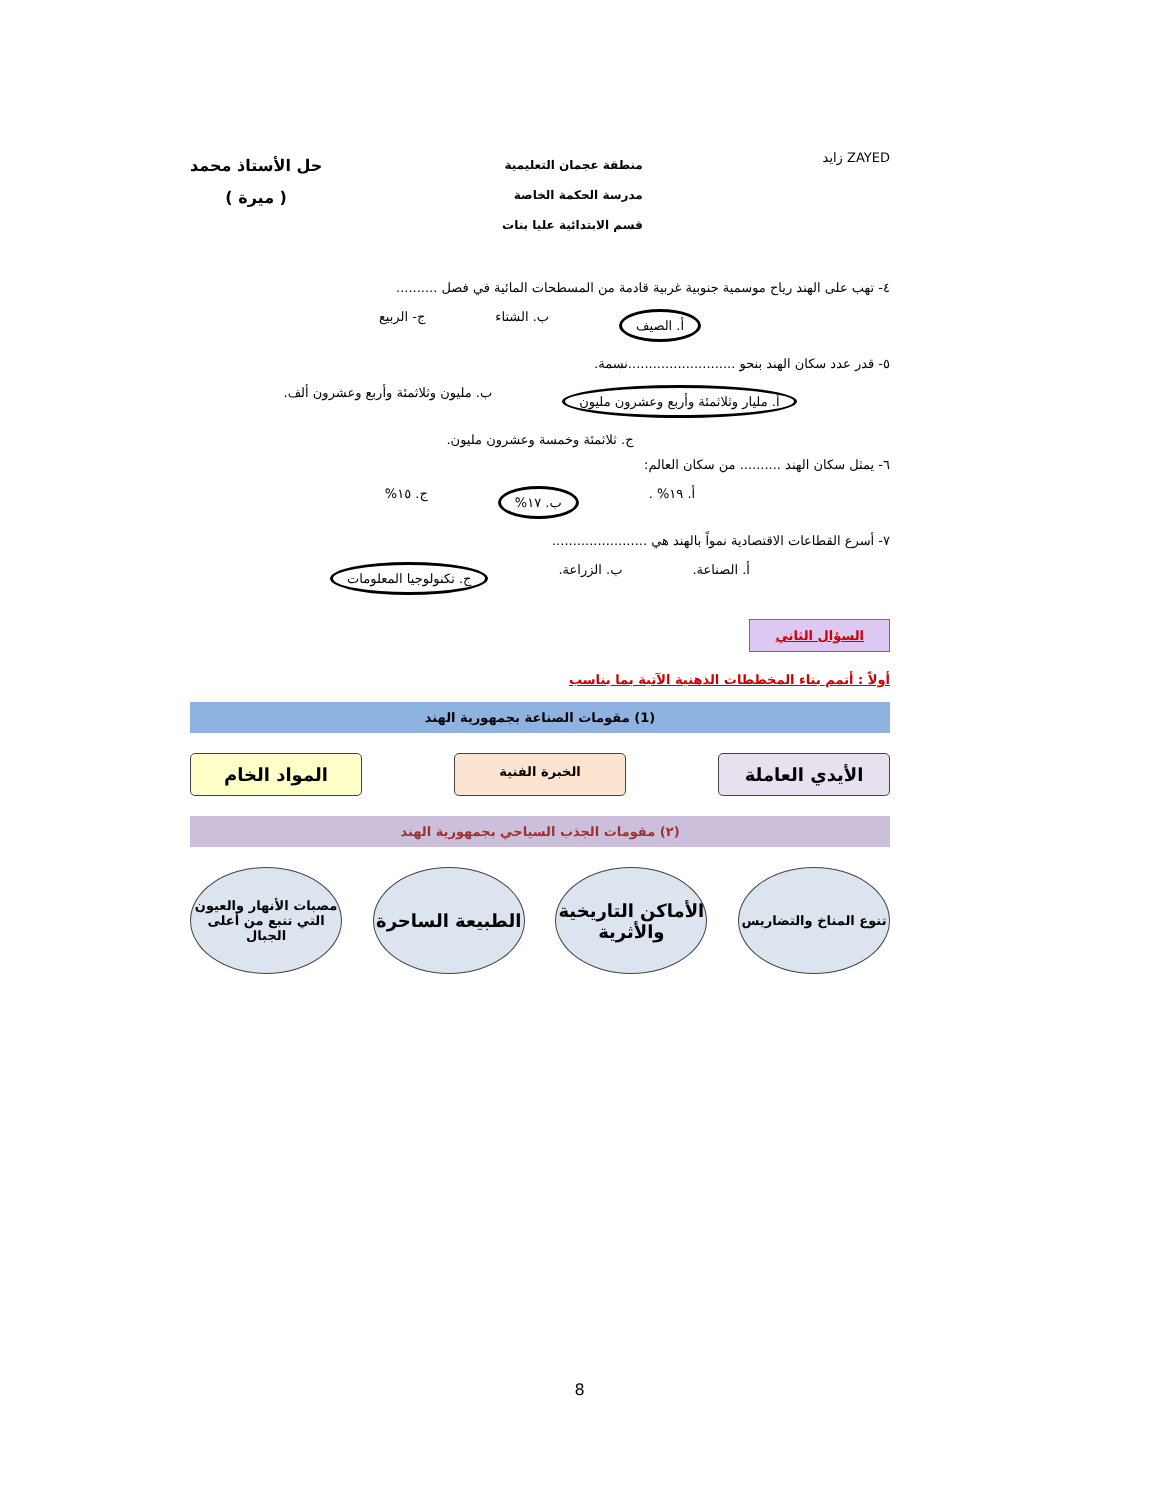ZAYED زايد
منطقة عجمان التعليمية
مدرسة الحكمة الخاصة
قسم الابتدائية عليا بنات
حل الأستاذ محمد
( ميرة )
٤- تهب على الهند رياح موسمية جنوبية غربية قادمة من المسطحات المائية في فصل ..........
أ. الصيف ب. الشتاء ج- الربيع
٥- قدر عدد سكان الهند بنحو ..........................نسمة.
أ. مليار وثلاثمئة وأربع وعشرون مليون ب. مليون وثلاثمئة وأربع وعشرون ألف.
ج. ثلاثمئة وخمسة وعشرون مليون.
٦- يمثل سكان الهند .......... من سكان العالم:
أ. ١٩% . ب. ١٧% ج. ١٥%
٧- أسرع القطاعات الاقتصادية نمواً بالهند هي .......................
أ. الصناعة. ب. الزراعة. ج. تكنولوجيا المعلومات
السؤال الثاني
أولاً : أتمم بناء المخططات الذهنية الآتية بما يناسب
(1) مقومات الصناعة بجمهورية الهند
الأيدي العاملة
الخبرة الفنية
المواد الخام
(٢) مقومات الجذب السياحي بجمهورية الهند
تنوع المناخ والتضاريس
الأماكن التاريخية والأثرية
الطبيعة الساحرة
مصبات الأنهار والعيون التي تنبع من أعلى الجبال
8